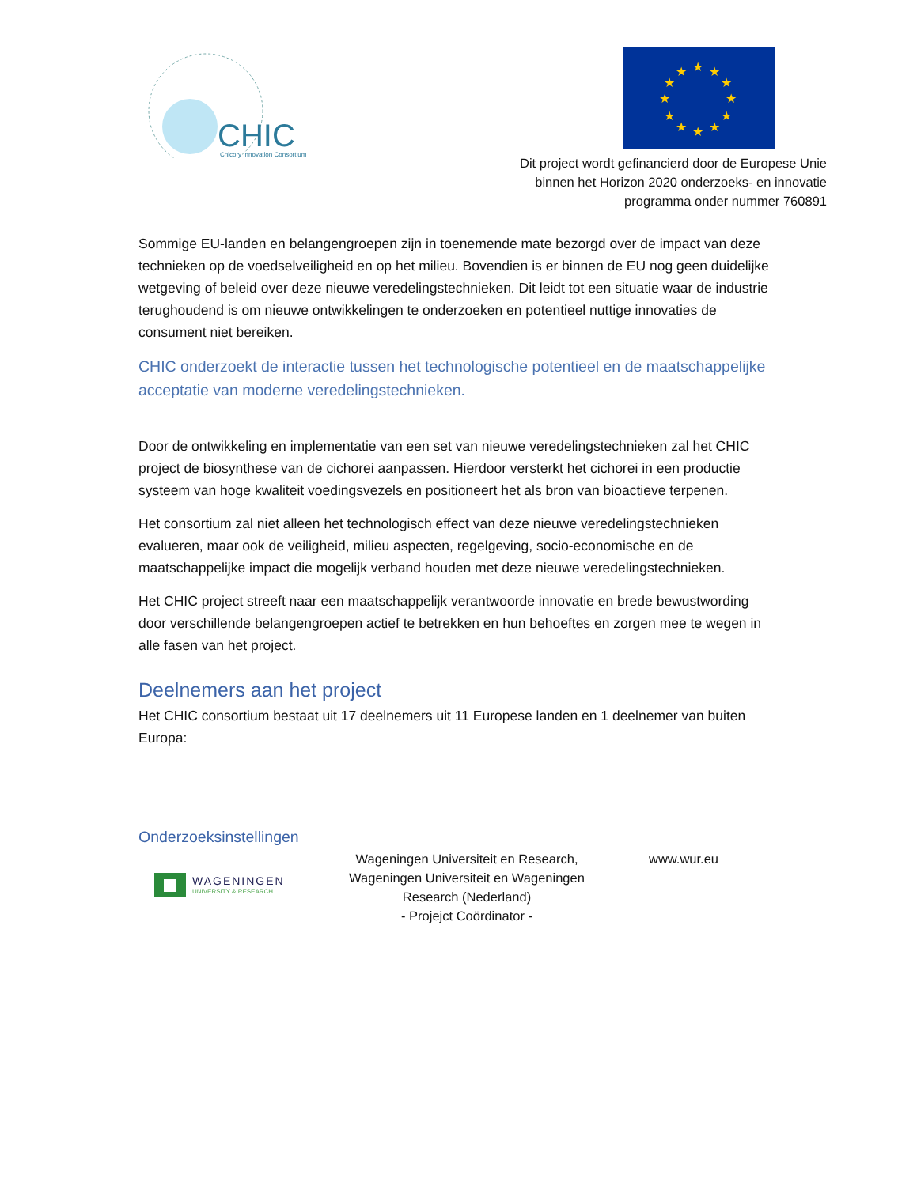CHIC
Chicory Innovation Consortium
★
★
★
★
★
★
★
★
★
★
★
★
Dit project wordt gefinancierd door de Europese Unie
binnen het Horizon 2020 onderzoeks- en innovatie
programma onder nummer 760891
Sommige EU-landen en belangengroepen zijn in toenemende mate bezorgd over de impact van deze technieken op de voedselveiligheid en op het milieu. Bovendien is er binnen de EU nog geen duidelijke wetgeving of beleid over deze nieuwe veredelingstechnieken. Dit leidt tot een situatie waar de industrie terughoudend is om nieuwe ontwikkelingen te onderzoeken en potentieel nuttige innovaties de consument niet bereiken.
CHIC onderzoekt de interactie tussen het technologische potentieel en de maatschappelijke acceptatie van moderne veredelingstechnieken.
Door de ontwikkeling en implementatie van een set van nieuwe veredelingstechnieken zal het CHIC project de biosynthese van de cichorei aanpassen. Hierdoor versterkt het cichorei in een productie systeem van hoge kwaliteit voedingsvezels en positioneert het als bron van bioactieve terpenen.
Het consortium zal niet alleen het technologisch effect van deze nieuwe veredelingstechnieken evalueren, maar ook de veiligheid, milieu aspecten, regelgeving, socio-economische en de maatschappelijke impact die mogelijk verband houden met deze nieuwe veredelingstechnieken.
Het CHIC project streeft naar een maatschappelijk verantwoorde innovatie en brede bewustwording door verschillende belangengroepen actief te betrekken en hun behoeftes en zorgen mee te wegen in alle fasen van het project.
Deelnemers aan het project
Het CHIC consortium bestaat uit 17 deelnemers uit 11 Europese landen en 1 deelnemer van buiten Europa:
Onderzoeksinstellingen
| WAGENINGEN UNIVERSITY & RESEARCH | Wageningen Universiteit en Research, Wageningen Universiteit en Wageningen Research (Nederland) - Projejct Coördinator - | www.wur.eu |